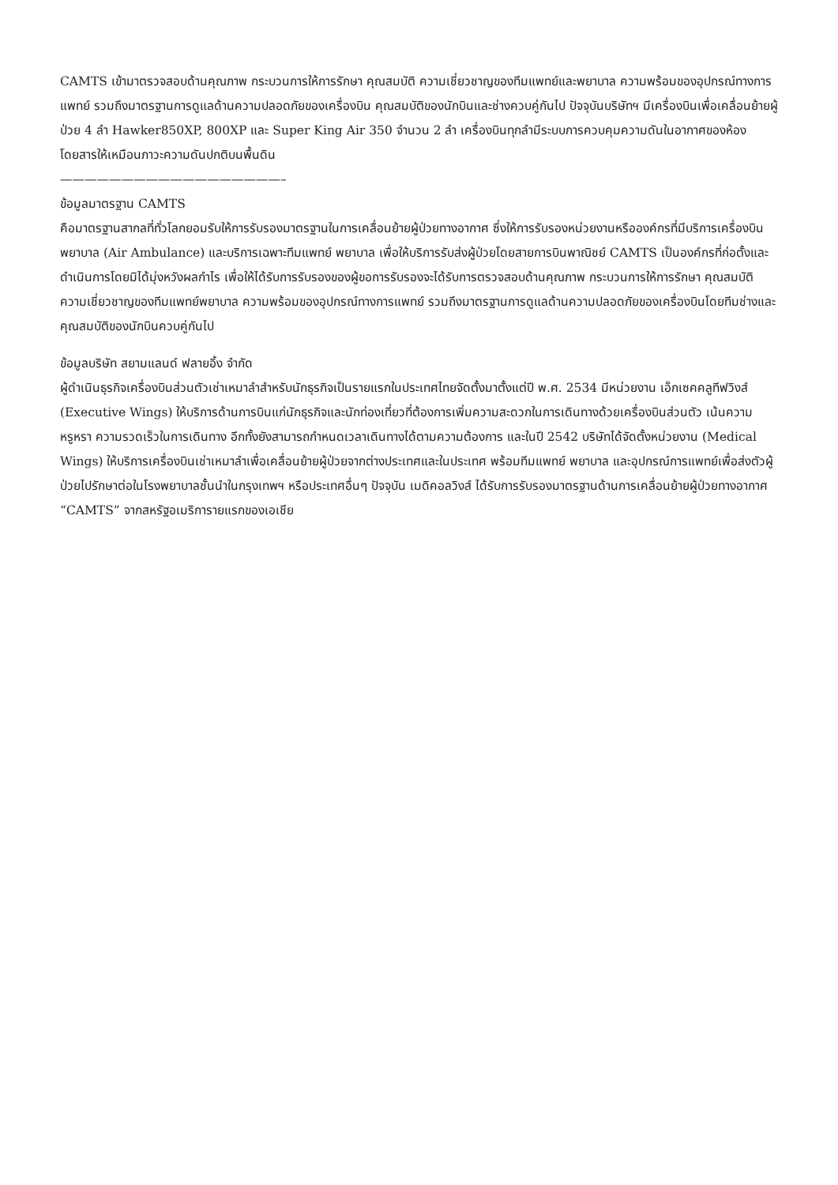CAMTS เข้ามาตรวจสอบด้านคุณภาพ กระบวนการให้การรักษา คุณสมบัติ ความเชี่ยวชาญของทีมแพทย์และพยาบาล ความพร้อมของอุปกรณ์ทางการแพทย์ รวมถึงมาตรฐานการดูแลด้านความปลอดภัยของเครื่องบิน คุณสมบัติของนักบินและช่างควบคู่กันไป ปัจจุบันบริษัทฯ มีเครื่องบินเพื่อเคลื่อนย้ายผู้ป่วย 4 ลำ Hawker850XP, 800XP และ Super King Air 350 จำนวน 2 ลำ เครื่องบินทุกลำมีระบบการควบคุมความดันในอากาศของห้องโดยสารให้เหมือนภาวะความดันปกติบนพื้นดิน
——————————————————–
ข้อมูลมาตรฐาน CAMTS
คือมาตรฐานสากลที่ทั่วโลกยอมรับให้การรับรองมาตรฐานในการเคลื่อนย้ายผู้ป่วยทางอากาศ ซึ่งให้การรับรองหน่วยงานหรือองค์กรที่มีบริการเครื่องบินพยาบาล (Air Ambulance) และบริการเฉพาะทีมแพทย์ พยาบาล เพื่อให้บริการรับส่งผู้ป่วยโดยสายการบินพาณิชย์ CAMTS เป็นองค์กรที่ก่อตั้งและดำเนินการโดยมิได้มุ่งหวังผลกำไร เพื่อให้ได้รับการรับรองของผู้ขอการรับรองจะได้รับการตรวจสอบด้านคุณภาพ กระบวนการให้การรักษา คุณสมบัติความเชี่ยวชาญของทีมแพทย์พยาบาล ความพร้อมของอุปกรณ์ทางการแพทย์ รวมถึงมาตรฐานการดูแลด้านความปลอดภัยของเครื่องบินโดยทีมช่างและคุณสมบัติของนักบินควบคู่กันไป
ข้อมูลบริษัท สยามแลนด์ ฟลายอิ้ง จำกัด
ผู้ดำเนินธุรกิจเครื่องบินส่วนตัวเช่าเหมาลำสำหรับนักธุรกิจเป็นรายแรกในประเทศไทยจัดตั้งมาตั้งแต่ปี พ.ศ. 2534 มีหน่วยงาน เอ็กเซคคลูทีฟวิงส์ (Executive Wings) ให้บริการด้านการบินแก่นักธุรกิจและนักท่องเที่ยวที่ต้องการเพิ่มความสะดวกในการเดินทางด้วยเครื่องบินส่วนตัว เน้นความหรูหรา ความรวดเร็วในการเดินทาง อีกทั้งยังสามารถกำหนดเวลาเดินทางได้ตามความต้องการ และในปี 2542 บริษัทได้จัดตั้งหน่วยงาน (Medical Wings) ให้บริการเครื่องบินเช่าเหมาลำเพื่อเคลื่อนย้ายผู้ป่วยจากต่างประเทศและในประเทศ พร้อมทีมแพทย์ พยาบาล และอุปกรณ์การแพทย์เพื่อส่งตัวผู้ป่วยไปรักษาต่อในโรงพยาบาลชั้นนำในกรุงเทพฯ หรือประเทศอื่นๆ ปัจจุบัน เมดิคอลวิงส์ ได้รับการรับรองมาตรฐานด้านการเคลื่อนย้ายผู้ป่วยทางอากาศ “CAMTS” จากสหรัฐอเมริการายแรกของเอเชีย